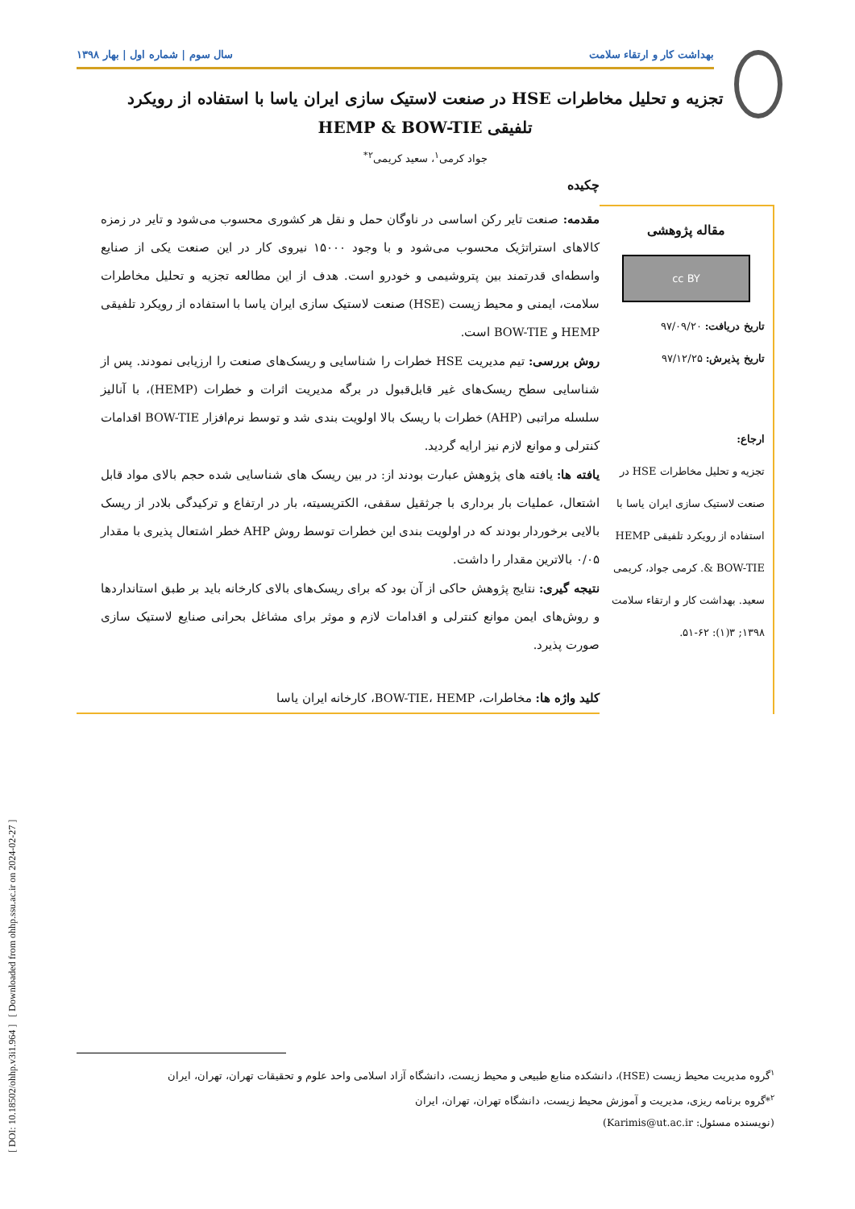[ DOI: 10.18502/ohhp.v3i1.964 ] [ Downloaded from ohhp.ssu.ac.ir on 2024-02-27 ]
بهداشت کار و ارتقاء سلامت سال سوم | شماره اول | بهار ۱۳۹۸
تجزیه و تحلیل مخاطرات HSE در صنعت لاستیک سازی ایران یاسا با استفاده از رویکرد
تلفیقی HEMP & BOW-TIE
جواد کرمی<sup>۱</sup>، سعید کریمی<sup>۲*</sup>
مقاله پژوهشی
cc BY
تاریخ دریافت: ۹۷/۰۹/۲۰
تاریخ پذیرش: ۹۷/۱۲/۲۵
ارجاع:
تجزیه و تحلیل مخاطرات HSE در صنعت لاستیک سازی ایران یاسا با استفاده از رویکرد تلفیقی HEMP & BOW-TIE. کرمی جواد، کریمی سعید. بهداشت کار و ارتقاء سلامت ۱۳۹۸; ۳(۱): ۶۲-۵۱.
چکیده
مقدمه: صنعت تایر رکن اساسی در ناوگان حمل و نقل هر کشوری محسوب می‌شود و تایر در زمزه کالاهای استراتژیک محسوب می‌شود و با وجود ۱۵۰۰۰ نیروی کار در این صنعت یکی از صنایع واسطه‌ای قدرتمند بین پتروشیمی و خودرو است. هدف از این مطالعه تجزیه و تحلیل مخاطرات سلامت، ایمنی و محیط زیست (HSE) صنعت لاستیک سازی ایران یاسا با استفاده از رویکرد تلفیقی HEMP و BOW-TIE است.
روش بررسی: تیم مدیریت HSE خطرات را شناسایی و ریسک‌های صنعت را ارزیابی نمودند. پس از شناسایی سطح ریسک‌های غیر قابل‌قبول در برگه مدیریت اثرات و خطرات (HEMP)، با آنالیز سلسله مراتبی (AHP) خطرات با ریسک بالا اولویت بندی شد و توسط نرم‌افزار BOW-TIE اقدامات کنترلی و موانع لازم نیز ارایه گردید.
یافته ها: یافته های پژوهش عبارت بودند از: در بین ریسک های شناسایی شده حجم بالای مواد قابل اشتعال، عملیات بار برداری با جرثقیل سقفی، الکتریسیته، بار در ارتفاع و ترکیدگی بلادر از ریسک بالایی برخوردار بودند که در اولویت بندی این خطرات توسط روش AHP خطر اشتعال پذیری با مقدار ۰/۰۵ بالاترین مقدار را داشت.
نتیجه گیری: نتایج پژوهش حاکی از آن بود که برای ریسک‌های بالای کارخانه باید بر طبق استانداردها و روش‌های ایمن موانع کنترلی و اقدامات لازم و موثر برای مشاغل بحرانی صنایع لاستیک سازی صورت پذیرد.
کلید واژه ها: مخاطرات، BOW-TIE، HEMP، کارخانه ایران یاسا
<sup>۱</sup> گروه مدیریت محیط زیست (HSE)، دانشکده منابع طبیعی و محیط زیست، دانشگاه آزاد اسلامی واحد علوم و تحقیقات تهران، تهران، ایران
<sup>۲</sup>*گروه برنامه ریزی، مدیریت و آموزش محیط زیست، دانشگاه تهران، تهران، ایران
(نویسنده مسئول: Karimis@ut.ac.ir)